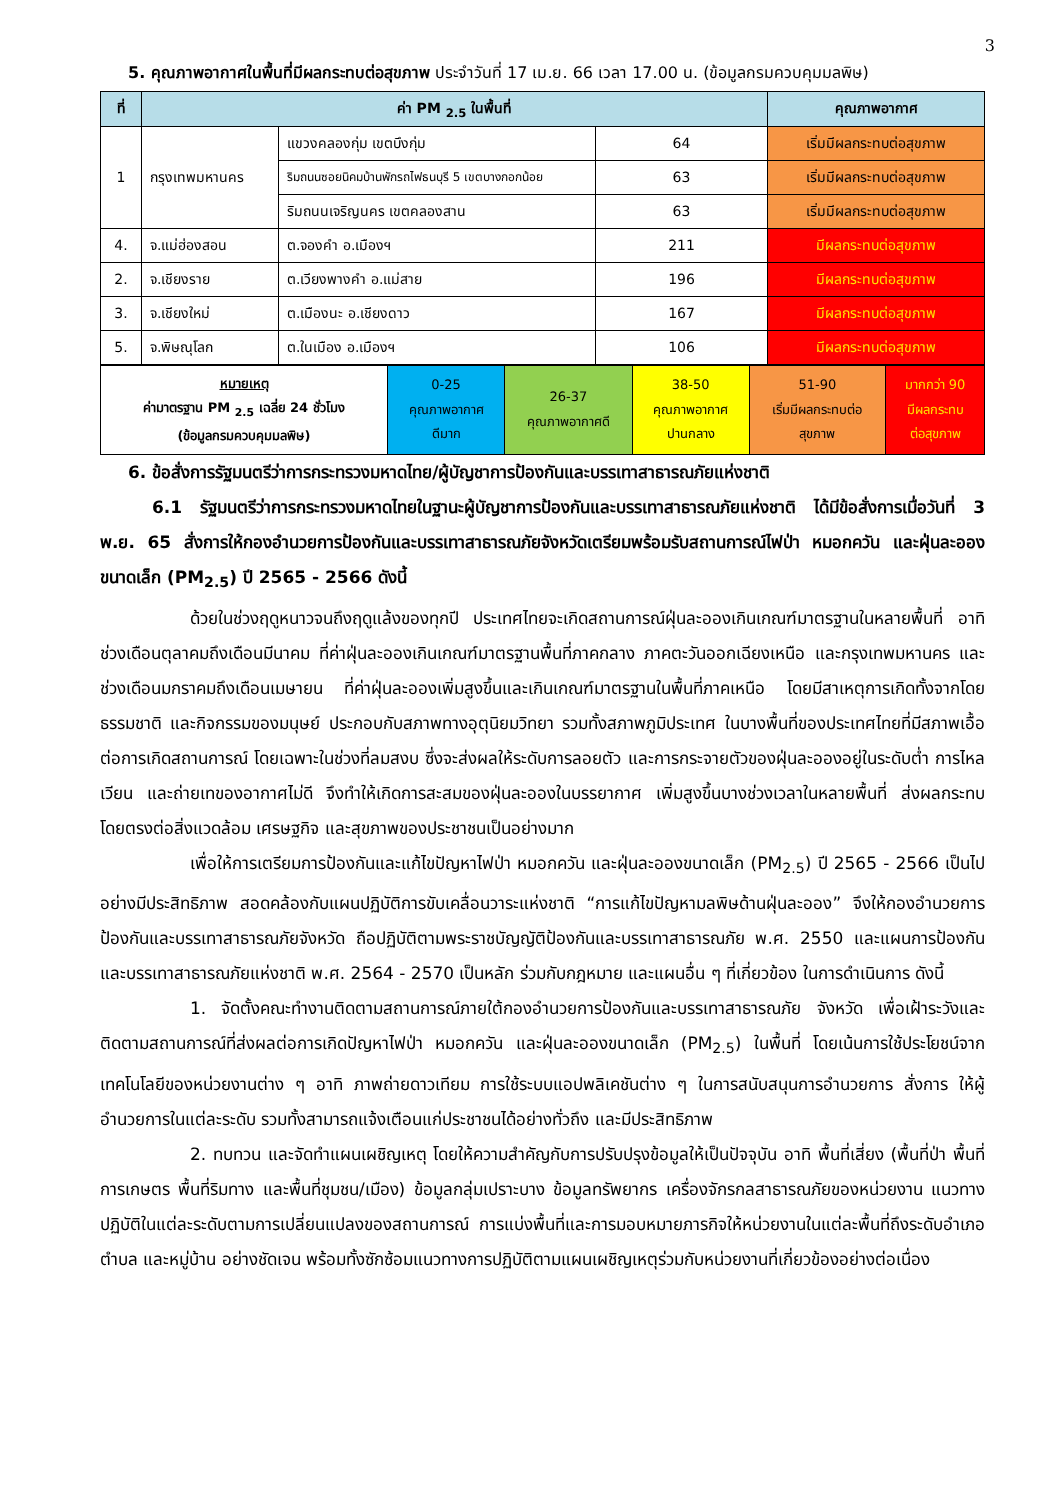3
5. คุณภาพอากาศในพื้นที่มีผลกระทบต่อสุขภาพ ประจำวันที่ 17 เม.ย. 66 เวลา 17.00 น. (ข้อมูลกรมควบคุมมลพิษ)
| ที่ | ค่า PM <sub>2.5</sub> ในพื้นที่ | | | คุณภาพอากาศ |
| --- | --- | --- | --- | --- |
| 1 | กรุงเทพมหานคร | แขวงคลองกุ่ม เขตบึงกุ่ม | 64 | เริ่มมีผลกระทบต่อสุขภาพ |
| | | ริมถนนซอยนิคมบ้านพักรถไฟธนบุรี 5 เขตบางกอกน้อย | 63 | เริ่มมีผลกระทบต่อสุขภาพ |
| | | ริมถนนเจริญนคร เขตคลองสาน | 63 | เริ่มมีผลกระทบต่อสุขภาพ |
| 4. | จ.แม่ฮ่องสอน | ต.จองคำ อ.เมืองฯ | 211 | มีผลกระทบต่อสุขภาพ |
| 2. | จ.เชียงราย | ต.เวียงพางคำ อ.แม่สาย | 196 | มีผลกระทบต่อสุขภาพ |
| 3. | จ.เชียงใหม่ | ต.เมืองนะ อ.เชียงดาว | 167 | มีผลกระทบต่อสุขภาพ |
| 5. | จ.พิษณุโลก | ต.ในเมือง อ.เมืองฯ | 106 | มีผลกระทบต่อสุขภาพ |
| หมายเหตุ ค่ามาตรฐาน PM <sub>2.5</sub> เฉลี่ย 24 ชั่วโมง (ข้อมูลกรมควบคุมมลพิษ) | 0-25 คุณภาพอากาศ ดีมาก | 26-37 คุณภาพอากาศดี | 38-50 คุณภาพอากาศ ปานกลาง | 51-90 เริ่มมีผลกระทบต่อ สุขภาพ | มากกว่า 90 มีผลกระทบ ต่อสุขภาพ |
6. ข้อสั่งการรัฐมนตรีว่าการกระทรวงมหาดไทย/ผู้บัญชาการป้องกันและบรรเทาสาธารณภัยแห่งชาติ
6.1 รัฐมนตรีว่าการกระทรวงมหาดไทยในฐานะผู้บัญชาการป้องกันและบรรเทาสาธารณภัยแห่งชาติ ได้มีข้อสั่งการเมื่อวันที่ 3 พ.ย. 65 สั่งการให้กองอำนวยการป้องกันและบรรเทาสาธารณภัยจังหวัดเตรียมพร้อมรับสถานการณ์ไฟป่า หมอกควัน และฝุ่นละอองขนาดเล็ก (PM<sub>2.5</sub>) ปี 2565 - 2566 ดังนี้
ด้วยในช่วงฤดูหนาวจนถึงฤดูแล้งของทุกปี ประเทศไทยจะเกิดสถานการณ์ฝุ่นละอองเกินเกณฑ์มาตรฐานในหลายพื้นที่ อาทิ ช่วงเดือนตุลาคมถึงเดือนมีนาคม ที่ค่าฝุ่นละอองเกินเกณฑ์มาตรฐานพื้นที่ภาคกลาง ภาคตะวันออกเฉียงเหนือ และกรุงเทพมหานคร และช่วงเดือนมกราคมถึงเดือนเมษายน ที่ค่าฝุ่นละอองเพิ่มสูงขึ้นและเกินเกณฑ์มาตรฐานในพื้นที่ภาคเหนือ โดยมีสาเหตุการเกิดทั้งจากโดยธรรมชาติ และกิจกรรมของมนุษย์ ประกอบกับสภาพทางอุตุนิยมวิทยา รวมทั้งสภาพภูมิประเทศ ในบางพื้นที่ของประเทศไทยที่มีสภาพเอื้อต่อการเกิดสถานการณ์ โดยเฉพาะในช่วงที่ลมสงบ ซึ่งจะส่งผลให้ระดับการลอยตัว และการกระจายตัวของฝุ่นละอองอยู่ในระดับต่ำ การไหลเวียน และถ่ายเทของอากาศไม่ดี จึงทำให้เกิดการสะสมของฝุ่นละอองในบรรยากาศ เพิ่มสูงขึ้นบางช่วงเวลาในหลายพื้นที่ ส่งผลกระทบโดยตรงต่อสิ่งแวดล้อม เศรษฐกิจ และสุขภาพของประชาชนเป็นอย่างมาก
เพื่อให้การเตรียมการป้องกันและแก้ไขปัญหาไฟป่า หมอกควัน และฝุ่นละอองขนาดเล็ก (PM<sub>2.5</sub>) ปี 2565 - 2566 เป็นไปอย่างมีประสิทธิภาพ สอดคล้องกับแผนปฏิบัติการขับเคลื่อนวาระแห่งชาติ “การแก้ไขปัญหามลพิษด้านฝุ่นละออง” จึงให้กองอำนวยการป้องกันและบรรเทาสาธารณภัยจังหวัด ถือปฏิบัติตามพระราชบัญญัติป้องกันและบรรเทาสาธารณภัย พ.ศ. 2550 และแผนการป้องกันและบรรเทาสาธารณภัยแห่งชาติ พ.ศ. 2564 - 2570 เป็นหลัก ร่วมกับกฎหมาย และแผนอื่น ๆ ที่เกี่ยวข้อง ในการดำเนินการ ดังนี้
1. จัดตั้งคณะทำงานติดตามสถานการณ์ภายใต้กองอำนวยการป้องกันและบรรเทาสาธารณภัย จังหวัด เพื่อเฝ้าระวังและติดตามสถานการณ์ที่ส่งผลต่อการเกิดปัญหาไฟป่า หมอกควัน และฝุ่นละอองขนาดเล็ก (PM<sub>2.5</sub>) ในพื้นที่ โดยเน้นการใช้ประโยชน์จากเทคโนโลยีของหน่วยงานต่าง ๆ อาทิ ภาพถ่ายดาวเทียม การใช้ระบบแอปพลิเคชันต่าง ๆ ในการสนับสนุนการอำนวยการ สั่งการ ให้ผู้อำนวยการในแต่ละระดับ รวมทั้งสามารถแจ้งเตือนแก่ประชาชนได้อย่างทั่วถึง และมีประสิทธิภาพ
2. ทบทวน และจัดทำแผนเผชิญเหตุ โดยให้ความสำคัญกับการปรับปรุงข้อมูลให้เป็นปัจจุบัน อาทิ พื้นที่เสี่ยง (พื้นที่ป่า พื้นที่การเกษตร พื้นที่ริมทาง และพื้นที่ชุมชน/เมือง) ข้อมูลกลุ่มเปราะบาง ข้อมูลทรัพยากร เครื่องจักรกลสาธารณภัยของหน่วยงาน แนวทางปฏิบัติในแต่ละระดับตามการเปลี่ยนแปลงของสถานการณ์ การแบ่งพื้นที่และการมอบหมายภารกิจให้หน่วยงานในแต่ละพื้นที่ถึงระดับอำเภอ ตำบล และหมู่บ้าน อย่างชัดเจน พร้อมทั้งซักซ้อมแนวทางการปฏิบัติตามแผนเผชิญเหตุร่วมกับหน่วยงานที่เกี่ยวข้องอย่างต่อเนื่อง